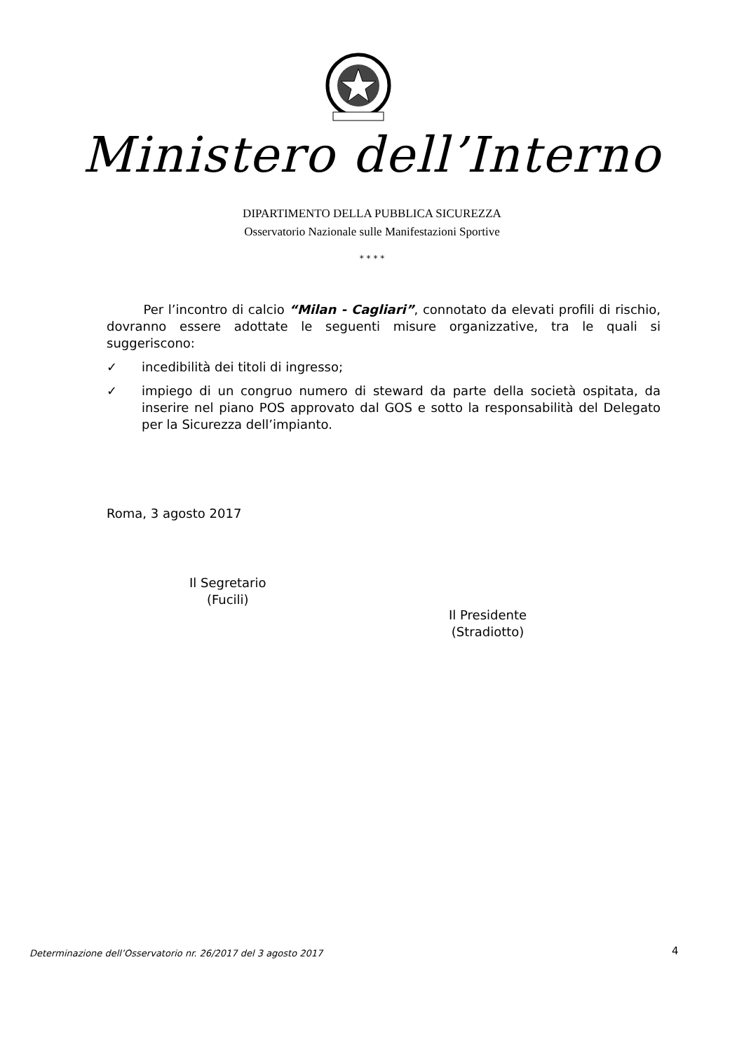Ministero dell’Interno
DIPARTIMENTO DELLA PUBBLICA SICUREZZA
Osservatorio Nazionale sulle Manifestazioni Sportive
* * * *
Per l’incontro di calcio “Milan - Cagliari”, connotato da elevati profili di rischio, dovranno essere adottate le seguenti misure organizzative, tra le quali si suggeriscono:
✓ incedibilità dei titoli di ingresso;
✓ impiego di un congruo numero di steward da parte della società ospitata, da inserire nel piano POS approvato dal GOS e sotto la responsabilità del Delegato per la Sicurezza dell’impianto.
Roma, 3 agosto 2017
Il Segretario
(Fucili)
Il Presidente
(Stradiotto)
Determinazione dell’Osservatorio nr. 26/2017 del 3 agosto 2017
4